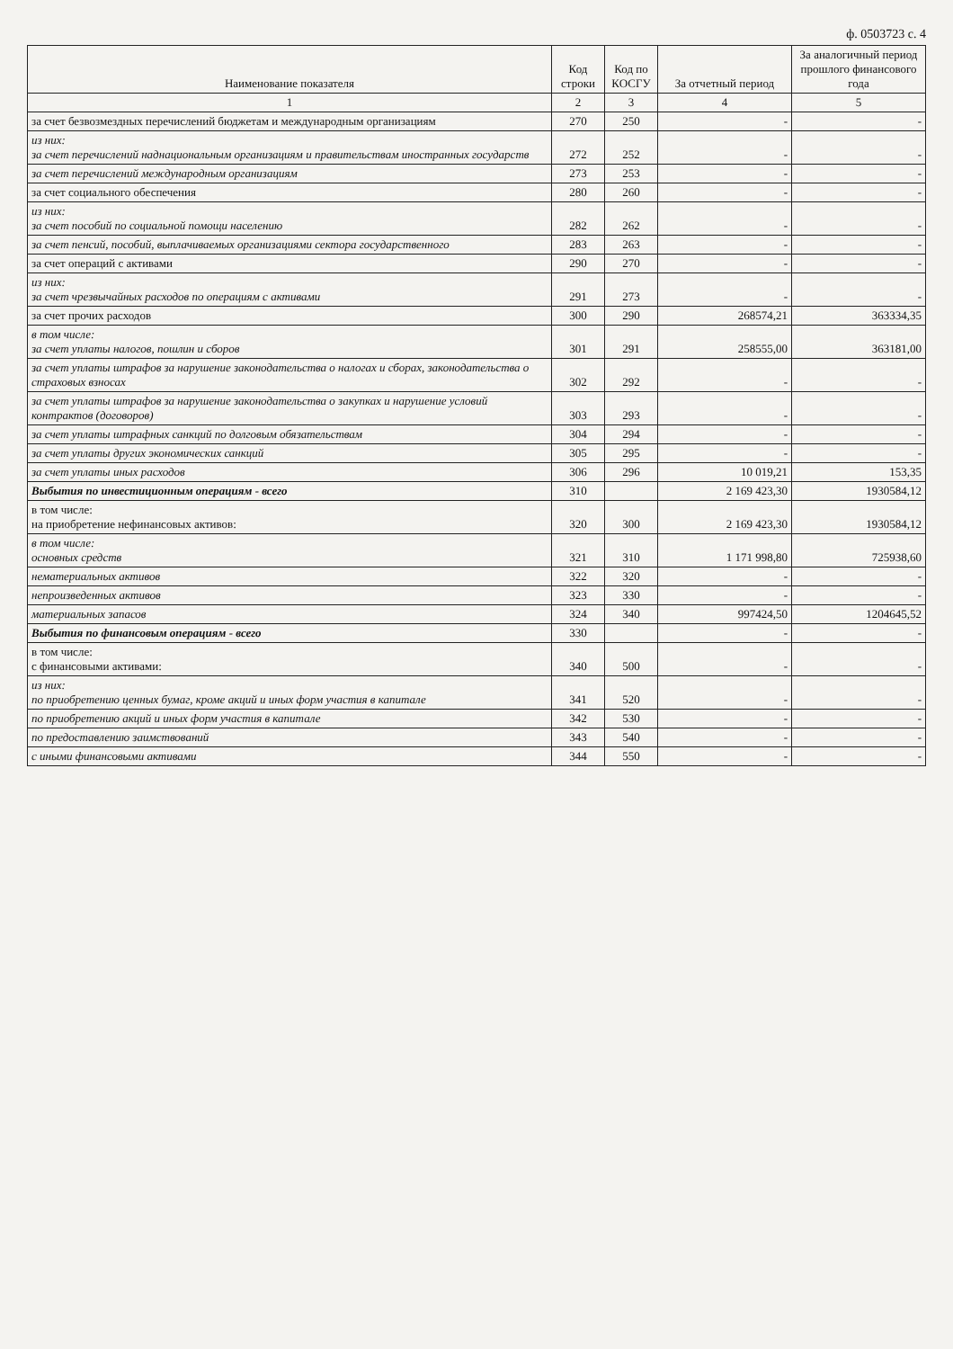ф. 0503723 с. 4
| Наименование показателя | Код строки | Код по КОСГУ | За отчетный период | За аналогичный период прошлого финансового года |
| --- | --- | --- | --- | --- |
| 1 | 2 | 3 | 4 | 5 |
| за счет безвозмездных перечислений бюджетам и международным организациям | 270 | 250 | - | - |
| из них: за счет перечислений наднациональным организациям и правительствам иностранных государств | 272 | 252 | - | - |
| за счет перечислений международным организациям | 273 | 253 | - | - |
| за счет социального обеспечения | 280 | 260 | - | - |
| из них: за счет пособий по социальной помощи населению | 282 | 262 | - | - |
| за счет пенсий, пособий, выплачиваемых организациями сектора государственного | 283 | 263 | - | - |
| за счет операций с активами | 290 | 270 | - | - |
| из них: за счет чрезвычайных расходов по операциям с активами | 291 | 273 | - | - |
| за счет прочих расходов | 300 | 290 | 268574,21 | 363334,35 |
| в том числе: за счет уплаты налогов, пошлин и сборов | 301 | 291 | 258555,00 | 363181,00 |
| за счет уплаты штрафов за нарушение законодательства о налогах и сборах, законодательства о страховых взносах | 302 | 292 | - | - |
| за счет уплаты штрафов за нарушение законодательства о закупках и нарушение условий контрактов (договоров) | 303 | 293 | - | - |
| за счет уплаты штрафных санкций по долговым обязательствам | 304 | 294 | - | - |
| за счет уплаты других экономических санкций | 305 | 295 | - | - |
| за счет уплаты иных расходов | 306 | 296 | 10 019,21 | 153,35 |
| Выбытия по инвестиционным операциям - всего | 310 | | 2 169 423,30 | 1930584,12 |
| в том числе: на приобретение нефинансовых активов: | 320 | 300 | 2 169 423,30 | 1930584,12 |
| в том числе: основных средств | 321 | 310 | 1 171 998,80 | 725938,60 |
| нематериальных активов | 322 | 320 | - | - |
| непроизведенных активов | 323 | 330 | - | - |
| материальных запасов | 324 | 340 | 997424,50 | 1204645,52 |
| Выбытия по финансовым операциям - всего | 330 | | - | - |
| в том числе: с финансовыми активами: | 340 | 500 | - | - |
| из них: по приобретению ценных бумаг, кроме акций и иных форм участия в капитале | 341 | 520 | - | - |
| по приобретению акций и иных форм участия в капитале | 342 | 530 | - | - |
| по предоставлению заимствований | 343 | 540 | - | - |
| с иными финансовыми активами | 344 | 550 | - | - |